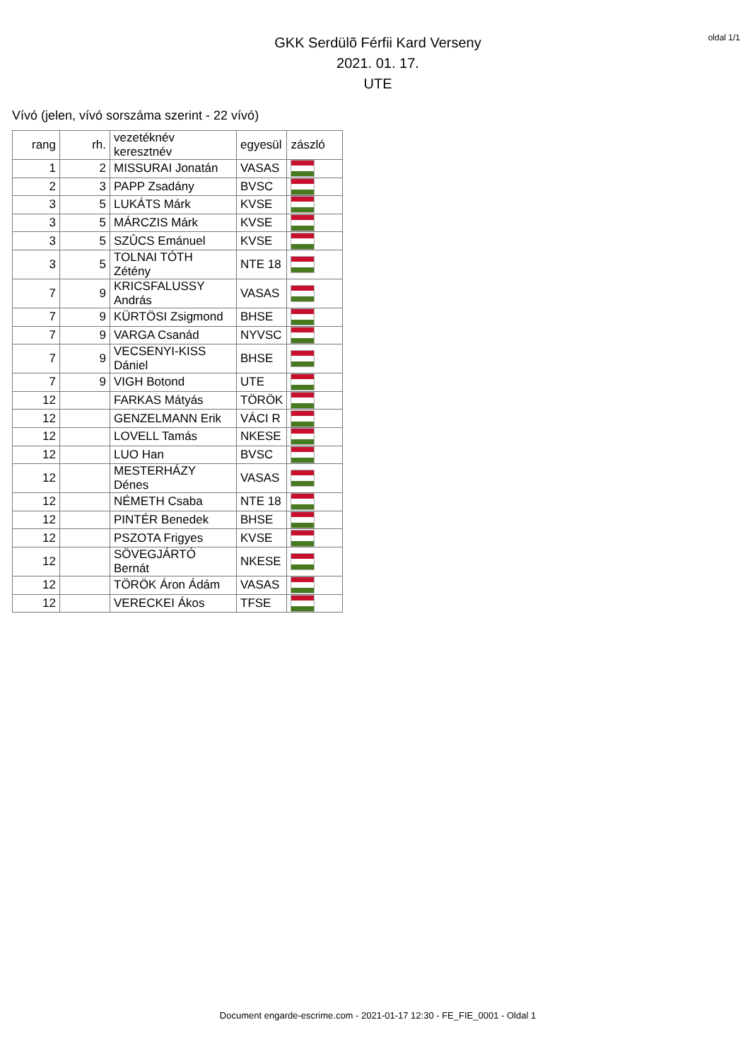oldal 1/1
GKK Serdülõ Férfii Kard Verseny
2021. 01. 17.
UTE
Vívó (jelen, vívó sorszáma szerint - 22 vívó)
| rang | rh. | vezetéknév keresztnév | egyesül | zászló |
| --- | --- | --- | --- | --- |
| 1 | 2 | MISSURAI Jonatán | VASAS | |
| 2 | 3 | PAPP Zsadány | BVSC | |
| 3 | 5 | LUKÁTS Márk | KVSE | |
| 3 | 5 | MÁRCZIS Márk | KVSE | |
| 3 | 5 | SZÛCS Emánuel | KVSE | |
| 3 | 5 | TOLNAI TÓTH Zétény | NTE 18 | |
| 7 | 9 | KRICSFALUSSY András | VASAS | |
| 7 | 9 | KÜRTÖSI Zsigmond | BHSE | |
| 7 | 9 | VARGA Csanád | NYVSC | |
| 7 | 9 | VECSENYI-KISS Dániel | BHSE | |
| 7 | 9 | VIGH Botond | UTE | |
| 12 | | FARKAS Mátyás | TÖRÖK | |
| 12 | | GENZELMANN Erik | VÁCI R | |
| 12 | | LOVELL Tamás | NKESE | |
| 12 | | LUO Han | BVSC | |
| 12 | | MESTERHÁZY Dénes | VASAS | |
| 12 | | NÉMETH Csaba | NTE 18 | |
| 12 | | PINTÉR Benedek | BHSE | |
| 12 | | PSZOTA Frigyes | KVSE | |
| 12 | | SÖVEGJÁRTÓ Bernát | NKESE | |
| 12 | | TÖRÖK Áron Ádám | VASAS | |
| 12 | | VERECKEI Ákos | TFSE | |
Document engarde-escrime.com - 2021-01-17 12:30 - FE_FIE_0001 - Oldal 1